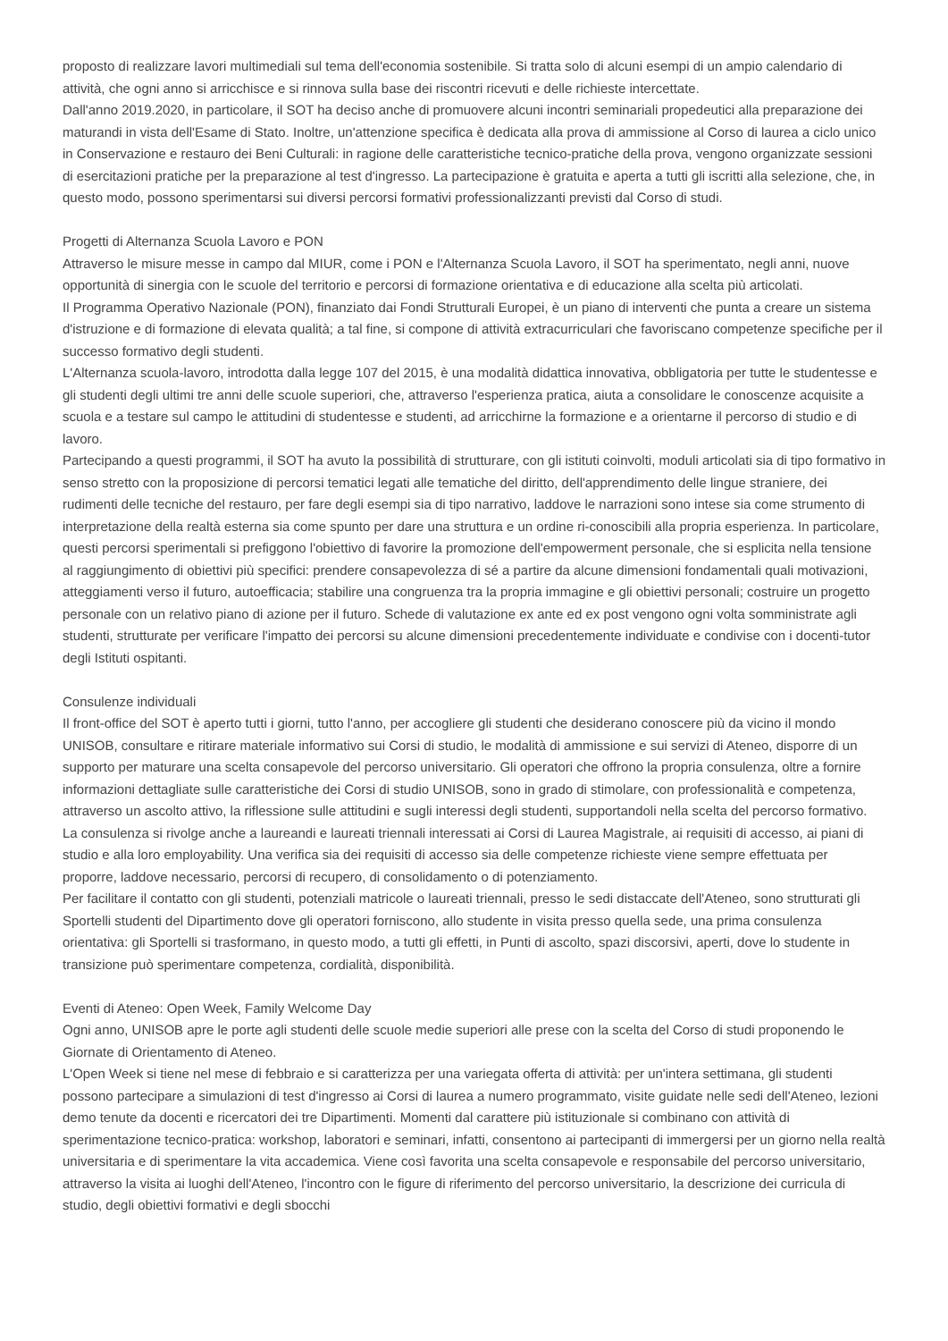proposto di realizzare lavori multimediali sul tema dell'economia sostenibile. Si tratta solo di alcuni esempi di un ampio calendario di attività, che ogni anno si arricchisce e si rinnova sulla base dei riscontri ricevuti e delle richieste intercettate.
Dall'anno 2019.2020, in particolare, il SOT ha deciso anche di promuovere alcuni incontri seminariali propedeutici alla preparazione dei maturandi in vista dell'Esame di Stato. Inoltre, un'attenzione specifica è dedicata alla prova di ammissione al Corso di laurea a ciclo unico in Conservazione e restauro dei Beni Culturali: in ragione delle caratteristiche tecnico-pratiche della prova, vengono organizzate sessioni di esercitazioni pratiche per la preparazione al test d'ingresso. La partecipazione è gratuita e aperta a tutti gli iscritti alla selezione, che, in questo modo, possono sperimentarsi sui diversi percorsi formativi professionalizzanti previsti dal Corso di studi.
Progetti di Alternanza Scuola Lavoro e PON
Attraverso le misure messe in campo dal MIUR, come i PON e l'Alternanza Scuola Lavoro, il SOT ha sperimentato, negli anni, nuove opportunità di sinergia con le scuole del territorio e percorsi di formazione orientativa e di educazione alla scelta più articolati.
Il Programma Operativo Nazionale (PON), finanziato dai Fondi Strutturali Europei, è un piano di interventi che punta a creare un sistema d'istruzione e di formazione di elevata qualità; a tal fine, si compone di attività extracurriculari che favoriscano competenze specifiche per il successo formativo degli studenti.
L'Alternanza scuola-lavoro, introdotta dalla legge 107 del 2015, è una modalità didattica innovativa, obbligatoria per tutte le studentesse e gli studenti degli ultimi tre anni delle scuole superiori, che, attraverso l'esperienza pratica, aiuta a consolidare le conoscenze acquisite a scuola e a testare sul campo le attitudini di studentesse e studenti, ad arricchirne la formazione e a orientarne il percorso di studio e di lavoro.
Partecipando a questi programmi, il SOT ha avuto la possibilità di strutturare, con gli istituti coinvolti, moduli articolati sia di tipo formativo in senso stretto con la proposizione di percorsi tematici legati alle tematiche del diritto, dell'apprendimento delle lingue straniere, dei rudimenti delle tecniche del restauro, per fare degli esempi sia di tipo narrativo, laddove le narrazioni sono intese sia come strumento di interpretazione della realtà esterna sia come spunto per dare una struttura e un ordine ri-conoscibili alla propria esperienza. In particolare, questi percorsi sperimentali si prefiggono l'obiettivo di favorire la promozione dell'empowerment personale, che si esplicita nella tensione al raggiungimento di obiettivi più specifici: prendere consapevolezza di sé a partire da alcune dimensioni fondamentali quali motivazioni, atteggiamenti verso il futuro, autoefficacia; stabilire una congruenza tra la propria immagine e gli obiettivi personali; costruire un progetto personale con un relativo piano di azione per il futuro. Schede di valutazione ex ante ed ex post vengono ogni volta somministrate agli studenti, strutturate per verificare l'impatto dei percorsi su alcune dimensioni precedentemente individuate e condivise con i docenti-tutor degli Istituti ospitanti.
Consulenze individuali
Il front-office del SOT è aperto tutti i giorni, tutto l'anno, per accogliere gli studenti che desiderano conoscere più da vicino il mondo UNISOB, consultare e ritirare materiale informativo sui Corsi di studio, le modalità di ammissione e sui servizi di Ateneo, disporre di un supporto per maturare una scelta consapevole del percorso universitario. Gli operatori che offrono la propria consulenza, oltre a fornire informazioni dettagliate sulle caratteristiche dei Corsi di studio UNISOB, sono in grado di stimolare, con professionalità e competenza, attraverso un ascolto attivo, la riflessione sulle attitudini e sugli interessi degli studenti, supportandoli nella scelta del percorso formativo.
La consulenza si rivolge anche a laureandi e laureati triennali interessati ai Corsi di Laurea Magistrale, ai requisiti di accesso, ai piani di studio e alla loro employability. Una verifica sia dei requisiti di accesso sia delle competenze richieste viene sempre effettuata per proporre, laddove necessario, percorsi di recupero, di consolidamento o di potenziamento.
Per facilitare il contatto con gli studenti, potenziali matricole o laureati triennali, presso le sedi distaccate dell'Ateneo, sono strutturati gli Sportelli studenti del Dipartimento dove gli operatori forniscono, allo studente in visita presso quella sede, una prima consulenza orientativa: gli Sportelli si trasformano, in questo modo, a tutti gli effetti, in Punti di ascolto, spazi discorsivi, aperti, dove lo studente in transizione può sperimentare competenza, cordialità, disponibilità.
Eventi di Ateneo: Open Week, Family Welcome Day
Ogni anno, UNISOB apre le porte agli studenti delle scuole medie superiori alle prese con la scelta del Corso di studi proponendo le Giornate di Orientamento di Ateneo.
L'Open Week si tiene nel mese di febbraio e si caratterizza per una variegata offerta di attività: per un'intera settimana, gli studenti possono partecipare a simulazioni di test d'ingresso ai Corsi di laurea a numero programmato, visite guidate nelle sedi dell'Ateneo, lezioni demo tenute da docenti e ricercatori dei tre Dipartimenti. Momenti dal carattere più istituzionale si combinano con attività di sperimentazione tecnico-pratica: workshop, laboratori e seminari, infatti, consentono ai partecipanti di immergersi per un giorno nella realtà universitaria e di sperimentare la vita accademica. Viene così favorita una scelta consapevole e responsabile del percorso universitario, attraverso la visita ai luoghi dell'Ateneo, l'incontro con le figure di riferimento del percorso universitario, la descrizione dei curricula di studio, degli obiettivi formativi e degli sbocchi